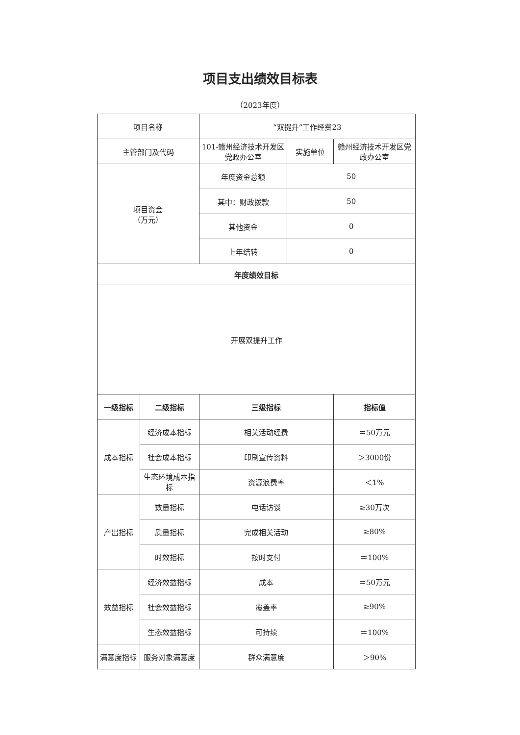项目支出绩效目标表
（2023年度）
| 项目名称 | | “双提升”工作经费23 | | |
| 主管部门及代码 | | 101-赣州经济技术开发区党政办公室 | 实施单位 | 赣州经济技术开发区党政办公室 |
| 项目资金 （万元） | | 年度资金总额 | 50 | |
| | | 其中：财政拨款 | 50 | |
| | | 其他资金 | 0 | |
| | | 上年结转 | 0 | |
| 年度绩效目标 | | | | |
| 开展双提升工作 | | | | |
| 一级指标 | 二级指标 | 三级指标 | | 指标值 |
| 成本指标 | 经济成本指标 | 相关活动经费 | | ＝50万元 |
| | 社会成本指标 | 印刷宣传资料 | | ＞3000份 |
| | 生态环境成本指标 | 资源浪费率 | | ＜1% |
| 产出指标 | 数量指标 | 电话访谈 | | ≥30万次 |
| | 质量指标 | 完成相关活动 | | ≥80% |
| | 时效指标 | 按时支付 | | ＝100% |
| 效益指标 | 经济效益指标 | 成本 | | ＝50万元 |
| | 社会效益指标 | 覆盖率 | | ≥90% |
| | 生态效益指标 | 可持续 | | ＝100% |
| 满意度指标 | 服务对象满意度 | 群众满意度 | | ＞90% |